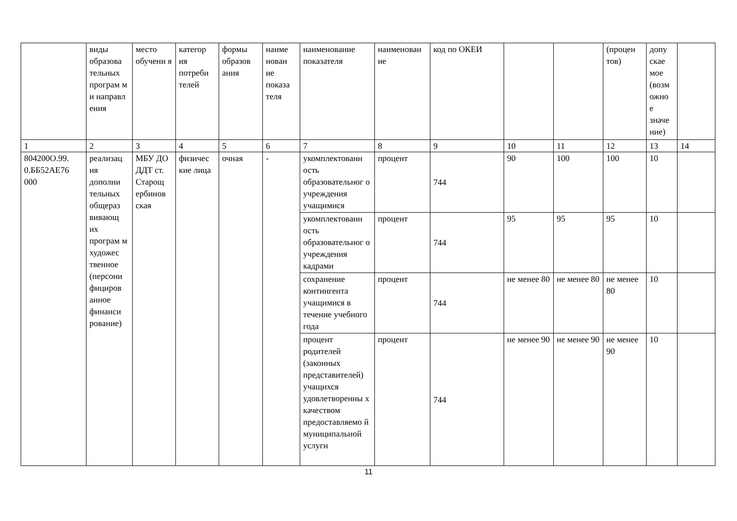| | виды образова тельных програм м и направл ения | место обучени я | категор ия потреби телей | формы образов ания | наиме нован ие показа теля | наименование показателя | наименован ие | код по ОКЕИ | | | (процен тов) | допу скае мое (возм ожно е значе ние) | |
| 1 | 2 | 3 | 4 | 5 | 6 | 7 | 8 | 9 | 10 | 11 | 12 | 13 | 14 |
| 804200О.99. 0.ББ52АЕ76 000 | реализац ия дополни тельных общераз вивающ их програм м художес твенное (персони фициров анное финанси рование) | МБУ ДО ДДТ ст. Старощ ербинов ская | физичес кие лица | очная | - | укомплектованн ость образовательног о учреждения учащимися | процент | 744 | 90 | 100 | 100 | 10 | |
| | | | | | | укомплектованн ость образовательног о учреждения кадрами | процент | 744 | 95 | 95 | 95 | 10 | |
| | | | | | | сохранение контингента учащимися в течение учебного года | процент | 744 | не менее 80 | не менее 80 | не менее 80 | 10 | |
| | | | | | | процент родителей (законных представителей) учащихся удовлетворенны х качеством предоставляемо й муниципальной услуги | процент | 744 | не менее 90 | не менее 90 | не менее 90 | 10 | |
11